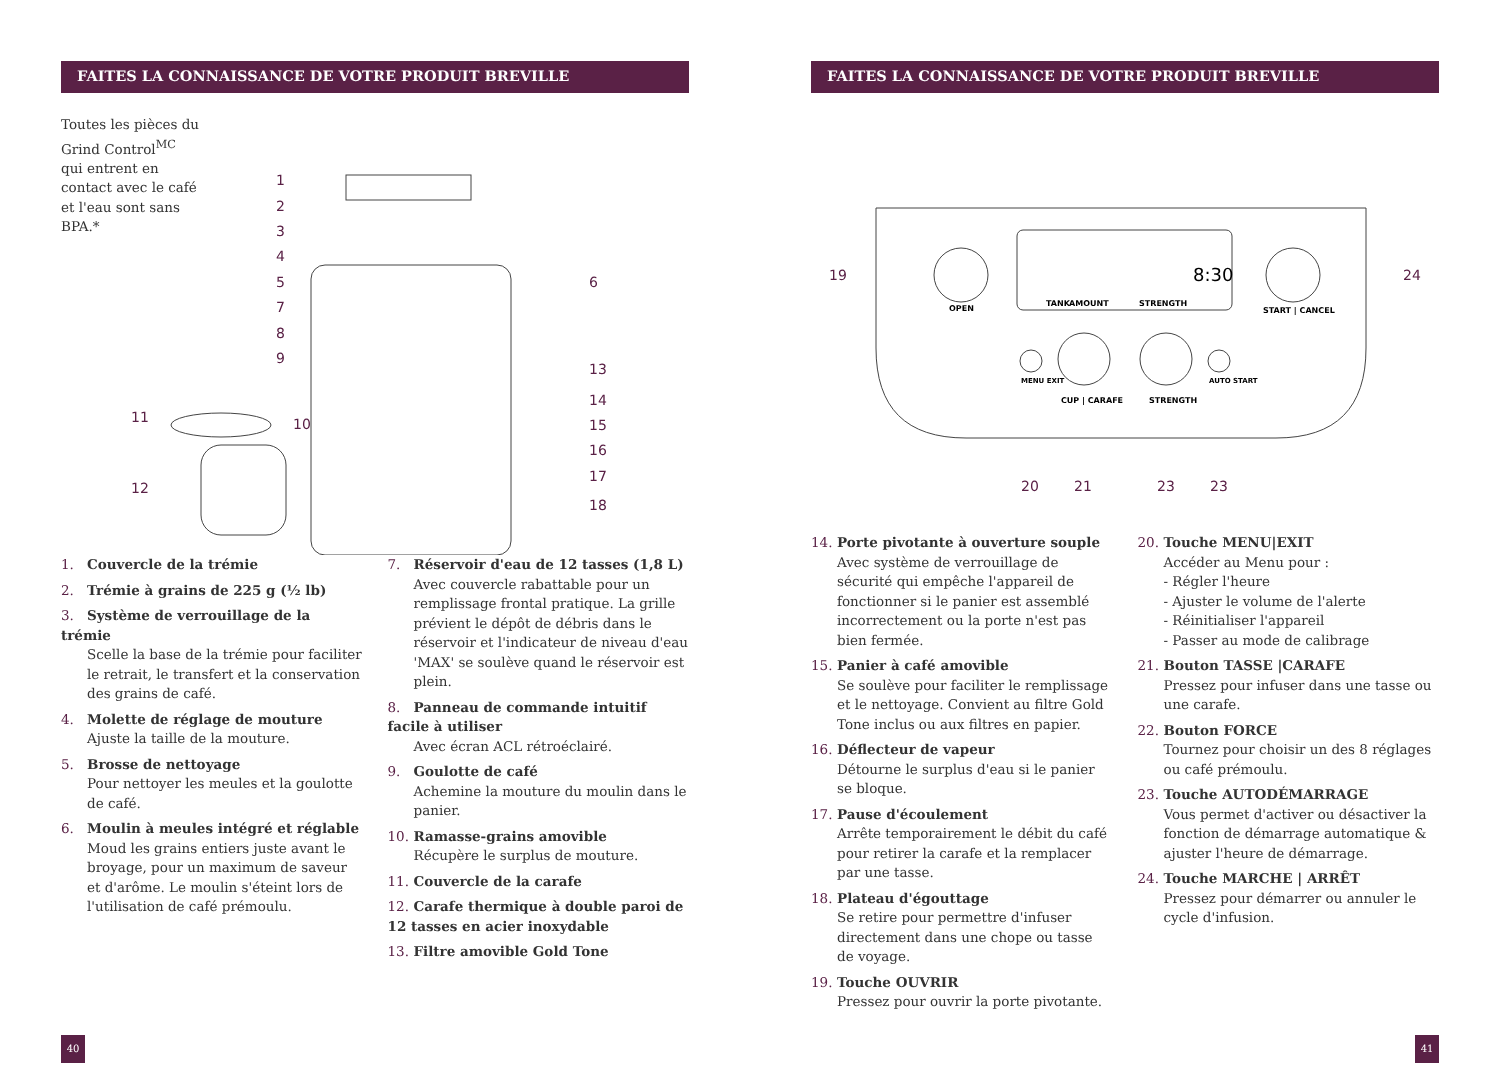FAITES LA CONNAISSANCE DE VOTRE PRODUIT BREVILLE
Toutes les pièces du Grind Control<sup>MC</sup> qui entrent en contact avec le café et l'eau sont sans BPA.*
1
2
3
4
5
6
7
8
9
11
10
13
14
15
16
17
12
18
1. Couvercle de la trémie
2. Trémie à grains de 225 g (½ lb)
3. Système de verrouillage de la trémie
Scelle la base de la trémie pour faciliter le retrait, le transfert et la conservation des grains de café.
4. Molette de réglage de mouture
Ajuste la taille de la mouture.
5. Brosse de nettoyage
Pour nettoyer les meules et la goulotte de café.
6. Moulin à meules intégré et réglable
Moud les grains entiers juste avant le broyage, pour un maximum de saveur et d'arôme. Le moulin s'éteint lors de l'utilisation de café prémoulu.
7. Réservoir d'eau de 12 tasses (1,8 L)
Avec couvercle rabattable pour un remplissage frontal pratique. La grille prévient le dépôt de débris dans le réservoir et l'indicateur de niveau d'eau 'MAX' se soulève quand le réservoir est plein.
8. Panneau de commande intuitif facile à utiliser
Avec écran ACL rétroéclairé.
9. Goulotte de café
Achemine la mouture du moulin dans le panier.
10. Ramasse-grains amovible
Récupère le surplus de mouture.
11. Couvercle de la carafe
12. Carafe thermique à double paroi de 12 tasses en acier inoxydable
13. Filtre amovible Gold Tone
40
FAITES LA CONNAISSANCE DE VOTRE PRODUIT BREVILLE
TANK
AMOUNT
STRENGTH
8:30
OPEN
START | CANCEL
MENU EXIT
CUP | CARAFE
STRENGTH
AUTO START
19
24
20
21
23
23
14. Porte pivotante à ouverture souple
Avec système de verrouillage de sécurité qui empêche l'appareil de fonctionner si le panier est assemblé incorrectement ou la porte n'est pas bien fermée.
15. Panier à café amovible
Se soulève pour faciliter le remplissage et le nettoyage. Convient au filtre Gold Tone inclus ou aux filtres en papier.
16. Déflecteur de vapeur
Détourne le surplus d'eau si le panier se bloque.
17. Pause d'écoulement
Arrête temporairement le débit du café pour retirer la carafe et la remplacer par une tasse.
18. Plateau d'égouttage
Se retire pour permettre d'infuser directement dans une chope ou tasse de voyage.
19. Touche OUVRIR
Pressez pour ouvrir la porte pivotante.
20. Touche MENU|EXIT
Accéder au Menu pour :
- Régler l'heure
- Ajuster le volume de l'alerte
- Réinitialiser l'appareil
- Passer au mode de calibrage
21. Bouton TASSE |CARAFE
Pressez pour infuser dans une tasse ou une carafe.
22. Bouton FORCE
Tournez pour choisir un des 8 réglages ou café prémoulu.
23. Touche AUTODÉMARRAGE
Vous permet d'activer ou désactiver la fonction de démarrage automatique & ajuster l'heure de démarrage.
24. Touche MARCHE | ARRÊT
Pressez pour démarrer ou annuler le cycle d'infusion.
41